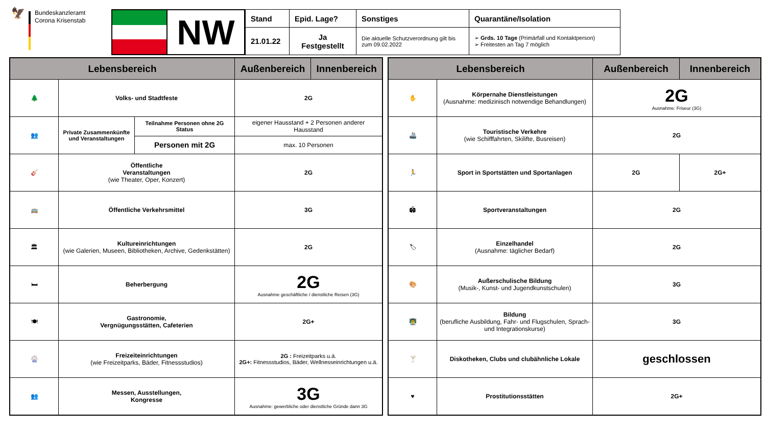🦅
Bundeskanzleramt
Corona Krisenstab
NW
| Stand | Epid. Lage? | Sonstiges | Quarantäne/Isolation |
| --- | --- | --- | --- |
| 21.01.22 | Ja Festgestellt | Die aktuelle Schutzverordnung gilt bis zum 09.02.2022 | ➢ Grds. 10 Tage (Primärfall und Kontaktperson) ➢ Freitesten an Tag 7 möglich |
| Lebensbereich | | | Außenbereich | Innenbereich |
| --- | --- | --- | --- | --- |
| 🌲 | Volks- und Stadtfeste | | 2G | |
| 👥 | Private Zusammenkünfte und Veranstaltungen | Teilnahme Personen ohne 2G Status | eigener Hausstand + 2 Personen anderer Hausstand | |
| | | Personen mit 2G | max. 10 Personen | |
| 🎸 | Öffentliche Veranstaltungen (wie Theater, Oper, Konzert) | | 2G | |
| 🚌 | Öffentliche Verkehrsmittel | | 3G | |
| 🏛 | Kultureinrichtungen (wie Galerien, Museen, Bibliotheken, Archive, Gedenkstätten) | | 2G | |
| 🛏 | Beherbergung | | 2G Ausnahme geschäftliche / dienstliche Reisen (3G) | |
| 🍽 | Gastronomie, Vergnügungsstätten, Cafeterien | | 2G+ | |
| 🎡 | Freizeiteinrichtungen (wie Freizeitparks, Bäder, Fitnessstudios) | | 2G : Freizeitparks u.ä. 2G+: Fitnessstudios, Bäder, Wellnesseinrichtungen u.ä. | |
| 👥 | Messen, Ausstellungen, Kongresse | | 3G Ausnahme: gewerbliche oder dienstliche Gründe dann 3G | |
| Lebensbereich | | Außenbereich | Innenbereich |
| --- | --- | --- | --- |
| ✋ | Körpernahe Dienstleistungen (Ausnahme: medizinisch notwendige Behandlungen) | 2G Ausnahme: Friseur (3G) | |
| 🚢 | Touristische Verkehre (wie Schifffahrten, Skilifte, Busreisen) | 2G | |
| 🏃 | Sport in Sportstätten und Sportanlagen | 2G | 2G+ |
| 🏟 | Sportveranstaltungen | 2G | |
| 🏷 | Einzelhandel (Ausnahme: täglicher Bedarf) | 2G | |
| 🎨 | Außerschulische Bildung (Musik-, Kunst- und Jugendkunstschulen) | 3G | |
| 👨‍🏫 | Bildung (berufliche Ausbildung, Fahr- und Flugschulen, Sprach- und Integrationskurse) | 3G | |
| 🍸 | Diskotheken, Clubs und clubähnliche Lokale | geschlossen | |
| ♥ | Prostitutionsstätten | 2G+ | |